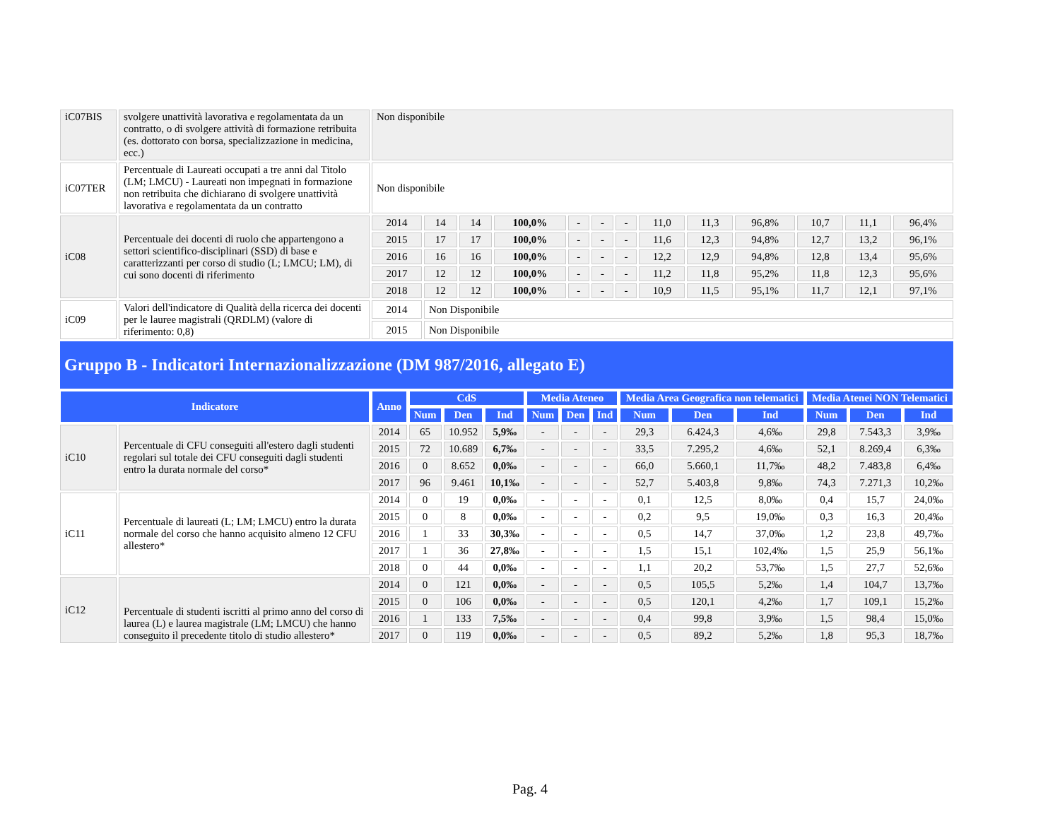| iC07BIS | svolgere unattività lavorativa e regolamentata da un contratto, o di svolgere attività di formazione retribuita (es. dottorato con borsa, specializzazione in medicina, ecc.) | Non disponibile | | | | | | | | | | | | |
| iC07TER | Percentuale di Laureati occupati a tre anni dal Titolo (LM; LMCU) - Laureati non impegnati in formazione non retribuita che dichiarano di svolgere unattività lavorativa e regolamentata da un contratto | Non disponibile | | | | | | | | | | | | |
| iC08 | Percentuale dei docenti di ruolo che appartengono a settori scientifico-disciplinari (SSD) di base e caratterizzanti per corso di studio (L; LMCU; LM), di cui sono docenti di riferimento | 2014 | 14 | 14 | 100,0% | - | - | - | 11,0 | 11,3 | 96,8% | 10,7 | 11,1 | 96,4% |
| | | 2015 | 17 | 17 | 100,0% | - | - | - | 11,6 | 12,3 | 94,8% | 12,7 | 13,2 | 96,1% |
| | | 2016 | 16 | 16 | 100,0% | - | - | - | 12,2 | 12,9 | 94,8% | 12,8 | 13,4 | 95,6% |
| | | 2017 | 12 | 12 | 100,0% | - | - | - | 11,2 | 11,8 | 95,2% | 11,8 | 12,3 | 95,6% |
| | | 2018 | 12 | 12 | 100,0% | - | - | - | 10,9 | 11,5 | 95,1% | 11,7 | 12,1 | 97,1% |
| iC09 | Valori dell'indicatore di Qualità della ricerca dei docenti per le lauree magistrali (QRDLM) (valore di riferimento: 0,8) | 2014 | Non Disponibile | | | | | | | | | | | |
| | | 2015 | Non Disponibile | | | | | | | | | | | |
Gruppo B - Indicatori Internazionalizzazione (DM 987/2016, allegato E)
| Indicatore | | Anno | CdS | | | Media Ateneo | | | Media Area Geografica non telematici | | | Media Atenei NON Telematici | | |
| --- | --- | --- | --- | --- | --- | --- | --- | --- | --- | --- | --- | --- | --- | --- |
| | | | Num | Den | Ind | Num | Den | Ind | Num | Den | Ind | Num | Den | Ind |
| iC10 | Percentuale di CFU conseguiti all'estero dagli studenti regolari sul totale dei CFU conseguiti dagli studenti entro la durata normale del corso* | 2014 | 65 | 10.952 | 5,9‰ | - | - | - | 29,3 | 6.424,3 | 4,6‰ | 29,8 | 7.543,3 | 3,9‰ |
| | | 2015 | 72 | 10.689 | 6,7‰ | - | - | - | 33,5 | 7.295,2 | 4,6‰ | 52,1 | 8.269,4 | 6,3‰ |
| | | 2016 | 0 | 8.652 | 0,0‰ | - | - | - | 66,0 | 5.660,1 | 11,7‰ | 48,2 | 7.483,8 | 6,4‰ |
| | | 2017 | 96 | 9.461 | 10,1‰ | - | - | - | 52,7 | 5.403,8 | 9,8‰ | 74,3 | 7.271,3 | 10,2‰ |
| iC11 | Percentuale di laureati (L; LM; LMCU) entro la durata normale del corso che hanno acquisito almeno 12 CFU allestero* | 2014 | 0 | 19 | 0,0‰ | - | - | - | 0,1 | 12,5 | 8,0‰ | 0,4 | 15,7 | 24,0‰ |
| | | 2015 | 0 | 8 | 0,0‰ | - | - | - | 0,2 | 9,5 | 19,0‰ | 0,3 | 16,3 | 20,4‰ |
| | | 2016 | 1 | 33 | 30,3‰ | - | - | - | 0,5 | 14,7 | 37,0‰ | 1,2 | 23,8 | 49,7‰ |
| | | 2017 | 1 | 36 | 27,8‰ | - | - | - | 1,5 | 15,1 | 102,4‰ | 1,5 | 25,9 | 56,1‰ |
| | | 2018 | 0 | 44 | 0,0‰ | - | - | - | 1,1 | 20,2 | 53,7‰ | 1,5 | 27,7 | 52,6‰ |
| iC12 | Percentuale di studenti iscritti al primo anno del corso di laurea (L) e laurea magistrale (LM; LMCU) che hanno conseguito il precedente titolo di studio allestero* | 2014 | 0 | 121 | 0,0‰ | - | - | - | 0,5 | 105,5 | 5,2‰ | 1,4 | 104,7 | 13,7‰ |
| | | 2015 | 0 | 106 | 0,0‰ | - | - | - | 0,5 | 120,1 | 4,2‰ | 1,7 | 109,1 | 15,2‰ |
| | | 2016 | 1 | 133 | 7,5‰ | - | - | - | 0,4 | 99,8 | 3,9‰ | 1,5 | 98,4 | 15,0‰ |
| | | 2017 | 0 | 119 | 0,0‰ | - | - | - | 0,5 | 89,2 | 5,2‰ | 1,8 | 95,3 | 18,7‰ |
Pag. 4